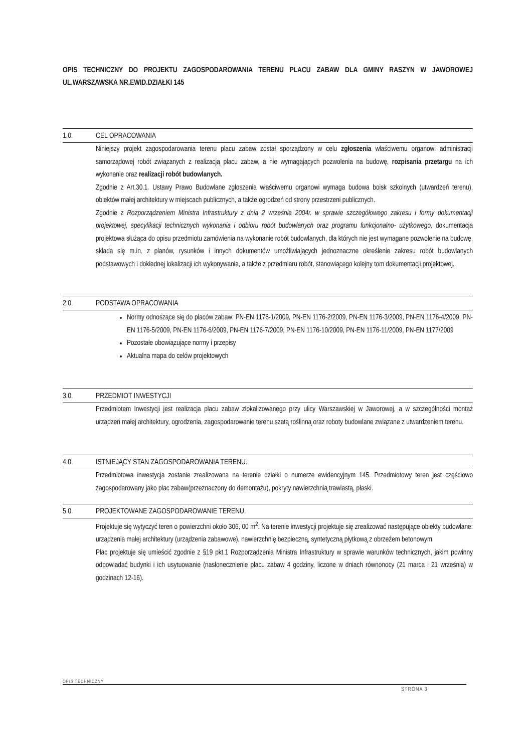OPIS TECHNICZNY DO PROJEKTU ZAGOSPODAROWANIA TERENU PLACU ZABAW DLA GMINY RASZYN W JAWOROWEJ UL.WARSZAWSKA NR.EWID.DZIAŁKI 145
1.0. CEL OPRACOWANIA
Niniejszy projekt zagospodarowania terenu placu zabaw został sporządzony w celu zgłoszenia właściwemu organowi administracji samorządowej robót związanych z realizacją placu zabaw, a nie wymagających pozwolenia na budowę, rozpisania przetargu na ich wykonanie oraz realizacji robót budowlanych.
Zgodnie z Art.30.1. Ustawy Prawo Budowlane zgłoszenia właściwemu organowi wymaga budowa boisk szkolnych (utwardzeń terenu), obiektów małej architektury w miejscach publicznych, a także ogrodzeń od strony przestrzeni publicznych.
Zgodnie z Rozporządzeniem Ministra Infrastruktury z dnia 2 września 2004r. w sprawie szczegółowego zakresu i formy dokumentacji projektowej, specyfikacji technicznych wykonania i odbioru robót budowlanych oraz programu funkcjonalno- użytkowego, dokumentacja projektowa służąca do opisu przedmiotu zamówienia na wykonanie robót budowlanych, dla których nie jest wymagane pozwolenie na budowę, składa się m.in. z planów, rysunków i innych dokumentów umożliwiających jednoznaczne określenie zakresu robót budowlanych podstawowych i dokładnej lokalizacji ich wykonywania, a także z przedmiaru robót, stanowiącego kolejny tom dokumentacji projektowej.
2.0. PODSTAWA OPRACOWANIA
Normy odnoszące się do placów zabaw: PN-EN 1176-1/2009, PN-EN 1176-2/2009, PN-EN 1176-3/2009, PN-EN 1176-4/2009, PN-EN 1176-5/2009, PN-EN 1176-6/2009, PN-EN 1176-7/2009, PN-EN 1176-10/2009, PN-EN 1176-11/2009, PN-EN 1177/2009
Pozostałe obowiązujące normy i przepisy
Aktualna mapa do celów projektowych
3.0. PRZEDMIOT INWESTYCJI
Przedmiotem Inwestycji jest realizacja placu zabaw zlokalizowanego przy ulicy Warszawskiej w Jaworowej, a w szczególności montaż urządzeń małej architektury, ogrodzenia, zagospodarowanie terenu szatą roślinną oraz roboty budowlane związane z utwardzeniem terenu.
4.0. ISTNIEJĄCY STAN ZAGOSPODAROWANIA TERENU.
Przedmiotowa inwestycja zostanie zrealizowana na terenie działki o numerze ewidencyjnym 145. Przedmiotowy teren jest częściowo zagospodarowany jako plac zabaw(przeznaczony do demontażu), pokryty nawierzchnią trawiastą, płaski.
5.0. PROJEKTOWANE ZAGOSPODAROWANIE TERENU.
Projektuje się wytyczyć teren o powierzchni około 306, 00 m<sup>2</sup>. Na terenie inwestycji projektuje się zrealizować następujące obiekty budowlane: urządzenia małej architektury (urządzenia zabawowe), nawierzchnię bezpieczną, syntetyczną płytkową z obrzeżem betonowym.
Plac projektuje się umieścić zgodnie z §19 pkt.1 Rozporządzenia Ministra Infrastruktury w sprawie warunków technicznych, jakim powinny odpowiadać budynki i ich usytuowanie (nasłonecznienie placu zabaw 4 godziny, liczone w dniach równonocy (21 marca i 21 września) w godzinach 12-16).
OPIS TECHNICZNY
STRONA 3